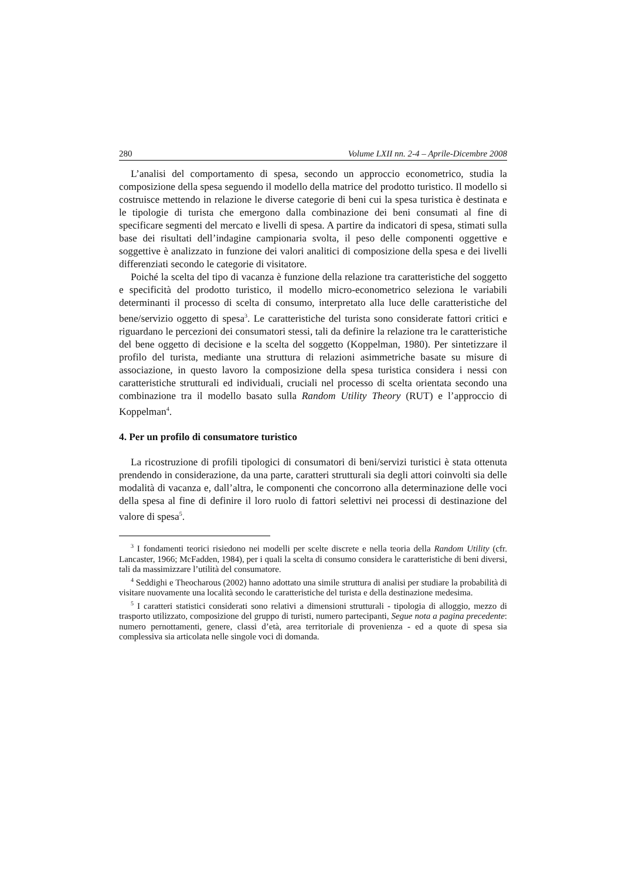280 Volume LXII nn. 2-4 – Aprile-Dicembre 2008
L’analisi del comportamento di spesa, secondo un approccio econometrico, studia la composizione della spesa seguendo il modello della matrice del prodotto turistico. Il modello si costruisce mettendo in relazione le diverse categorie di beni cui la spesa turistica è destinata e le tipologie di turista che emergono dalla combinazione dei beni consumati al fine di specificare segmenti del mercato e livelli di spesa. A partire da indicatori di spesa, stimati sulla base dei risultati dell’indagine campionaria svolta, il peso delle componenti oggettive e soggettive è analizzato in funzione dei valori analitici di composizione della spesa e dei livelli differenziati secondo le categorie di visitatore.
Poiché la scelta del tipo di vacanza è funzione della relazione tra caratteristiche del soggetto e specificità del prodotto turistico, il modello micro-econometrico seleziona le variabili determinanti il processo di scelta di consumo, interpretato alla luce delle caratteristiche del bene/servizio oggetto di spesa<sup>3</sup>. Le caratteristiche del turista sono considerate fattori critici e riguardano le percezioni dei consumatori stessi, tali da definire la relazione tra le caratteristiche del bene oggetto di decisione e la scelta del soggetto (Koppelman, 1980). Per sintetizzare il profilo del turista, mediante una struttura di relazioni asimmetriche basate su misure di associazione, in questo lavoro la composizione della spesa turistica considera i nessi con caratteristiche strutturali ed individuali, cruciali nel processo di scelta orientata secondo una combinazione tra il modello basato sulla Random Utility Theory (RUT) e l’approccio di Koppelman<sup>4</sup>.
4. Per un profilo di consumatore turistico
La ricostruzione di profili tipologici di consumatori di beni/servizi turistici è stata ottenuta prendendo in considerazione, da una parte, caratteri strutturali sia degli attori coinvolti sia delle modalità di vacanza e, dall’altra, le componenti che concorrono alla determinazione delle voci della spesa al fine di definire il loro ruolo di fattori selettivi nei processi di destinazione del valore di spesa<sup>5</sup>.
<sup>3</sup> I fondamenti teorici risiedono nei modelli per scelte discrete e nella teoria della Random Utility (cfr. Lancaster, 1966; McFadden, 1984), per i quali la scelta di consumo considera le caratteristiche di beni diversi, tali da massimizzare l’utilità del consumatore.
<sup>4</sup> Seddighi e Theocharous (2002) hanno adottato una simile struttura di analisi per studiare la probabilità di visitare nuovamente una località secondo le caratteristiche del turista e della destinazione medesima.
<sup>5</sup> I caratteri statistici considerati sono relativi a dimensioni strutturali - tipologia di alloggio, mezzo di trasporto utilizzato, composizione del gruppo di turisti, numero partecipanti, Segue nota a pagina precedente: numero pernottamenti, genere, classi d’età, area territoriale di provenienza - ed a quote di spesa sia complessiva sia articolata nelle singole voci di domanda.